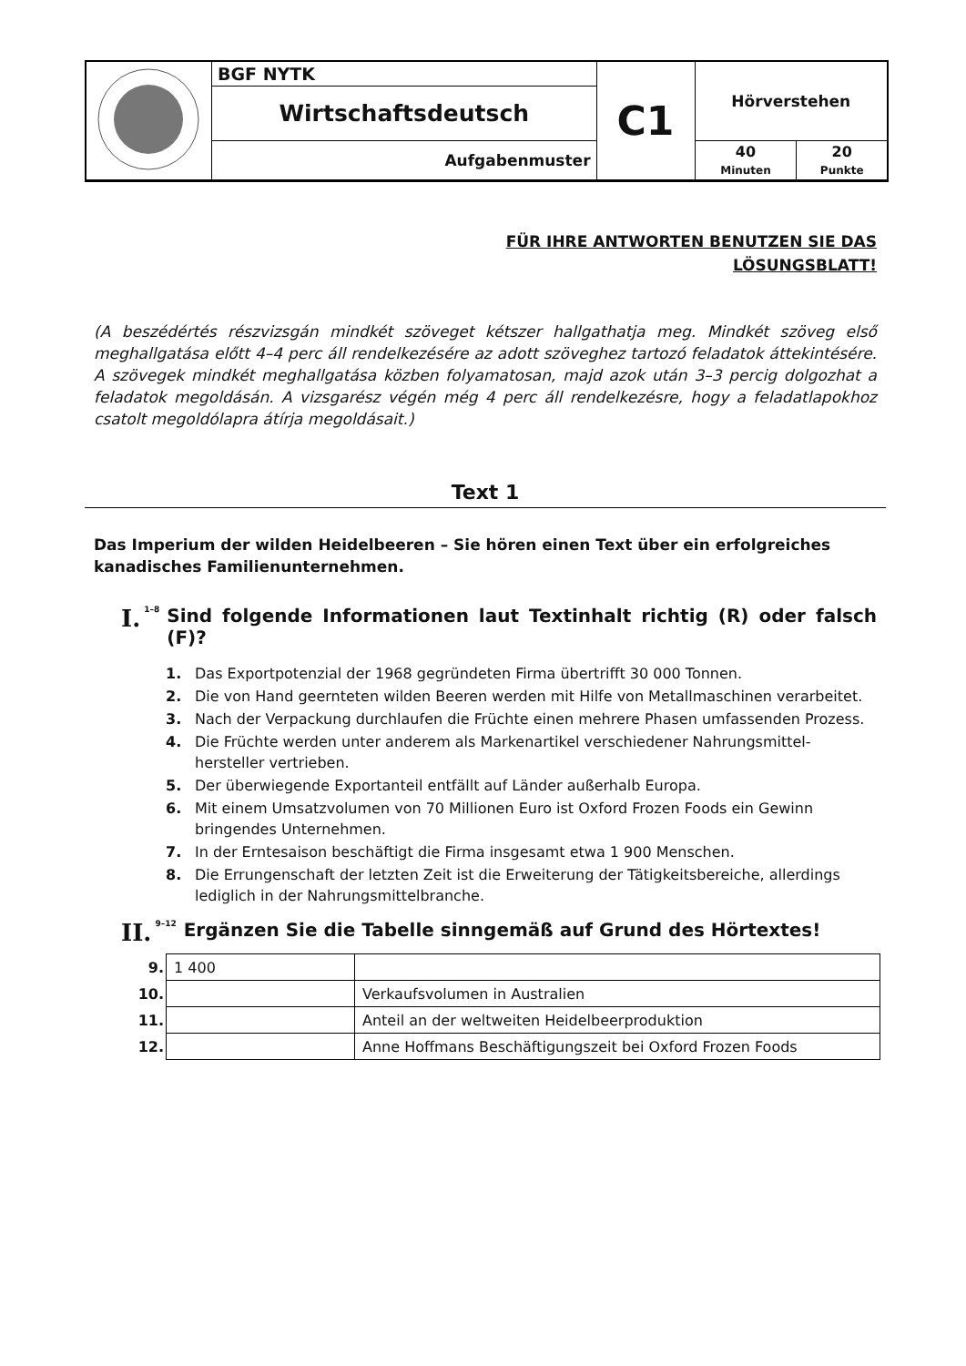| | BGF NYTK | C1 | Hörverstehen | |
| | Wirtschaftsdeutsch | | | |
| | Aufgabenmuster | | 40 Minuten | 20 Punkte |
FÜR IHRE ANTWORTEN BENUTZEN SIE DAS
LÖSUNGSBLATT!
(A beszédértés részvizsgán mindkét szöveget kétszer hallgathatja meg. Mindkét szöveg első meghallgatása előtt 4–4 perc áll rendelkezésére az adott szöveghez tartozó feladatok áttekintésére. A szövegek mindkét meghallgatása közben folyamatosan, majd azok után 3–3 percig dolgozhat a feladatok megoldásán. A vizsgarész végén még 4 perc áll rendelkezésre, hogy a feladatlapokhoz csatolt megoldólapra átírja megoldásait.)
Text 1
Das Imperium der wilden Heidelbeeren – Sie hören einen Text über ein erfolgreiches kanadisches Familienunternehmen.
I. 1–8 Sind folgende Informationen laut Textinhalt richtig (R) oder falsch (F)?
1. Das Exportpotenzial der 1968 gegründeten Firma übertrifft 30 000 Tonnen.
2. Die von Hand geernteten wilden Beeren werden mit Hilfe von Metallmaschinen verarbeitet.
3. Nach der Verpackung durchlaufen die Früchte einen mehrere Phasen umfassenden Prozess.
4. Die Früchte werden unter anderem als Markenartikel verschiedener Nahrungsmittel-hersteller vertrieben.
5. Der überwiegende Exportanteil entfällt auf Länder außerhalb Europa.
6. Mit einem Umsatzvolumen von 70 Millionen Euro ist Oxford Frozen Foods ein Gewinn bringendes Unternehmen.
7. In der Erntesaison beschäftigt die Firma insgesamt etwa 1 900 Menschen.
8. Die Errungenschaft der letzten Zeit ist die Erweiterung der Tätigkeitsbereiche, allerdings lediglich in der Nahrungsmittelbranche.
II. 9–12 Ergänzen Sie die Tabelle sinngemäß auf Grund des Hörtextes!
| 9. | 1 400 | |
| 10. | | Verkaufsvolumen in Australien |
| 11. | | Anteil an der weltweiten Heidelbeerproduktion |
| 12. | | Anne Hoffmans Beschäftigungszeit bei Oxford Frozen Foods |